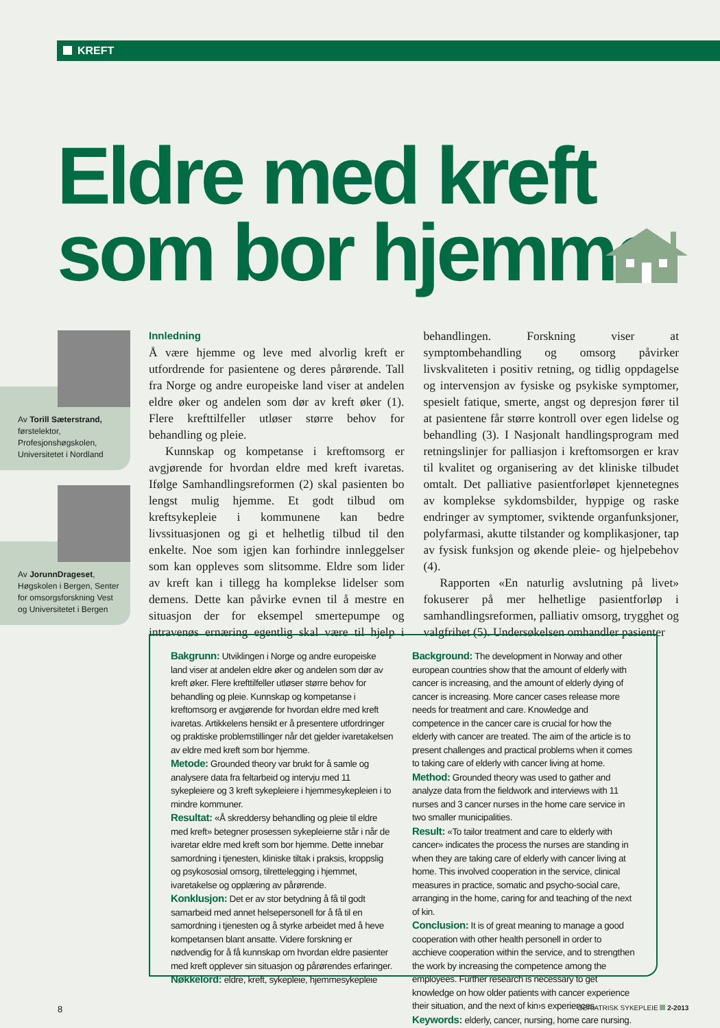KREFT
Eldre med kreft
som bor hjemme
Av Torill Sæterstrand, førstelektor, Profesjonshøgskolen, Universitetet i Nordland
Av JorunnDrageset, Høgskolen i Bergen, Senter for omsorgsforskning Vest og Universitetet i Bergen
Innledning
Å være hjemme og leve med alvorlig kreft er utfordrende for pasientene og deres pårørende. Tall fra Norge og andre europeiske land viser at andelen eldre øker og andelen som dør av kreft øker (1). Flere krefttilfeller utløser større behov for behandling og pleie.
Kunnskap og kompetanse i kreftomsorg er avgjørende for hvordan eldre med kreft ivaretas. Ifølge Samhandlingsreformen (2) skal pasienten bo lengst mulig hjemme. Et godt tilbud om kreftsykepleie i kommunene kan bedre livssituasjonen og gi et helhetlig tilbud til den enkelte. Noe som igjen kan forhindre innleggelser som kan oppleves som slitsomme. Eldre som lider av kreft kan i tillegg ha komplekse lidelser som demens. Dette kan påvirke evnen til å mestre en situasjon der for eksempel smertepumpe og intravenøs ernæring egentlig skal være til hjelp i behandlingen. Forskning viser at symptombehandling og omsorg påvirker livskvaliteten i positiv retning, og tidlig oppdagelse og intervensjon av fysiske og psykiske symptomer, spesielt fatique, smerte, angst og depresjon fører til at pasientene får større kontroll over egen lidelse og behandling (3). I Nasjonalt handlingsprogram med retningslinjer for palliasjon i kreftomsorgen er krav til kvalitet og organisering av det kliniske tilbudet omtalt. Det palliative pasientforløpet kjennetegnes av komplekse sykdomsbilder, hyppige og raske endringer av symptomer, sviktende organfunksjoner, polyfarmasi, akutte tilstander og komplikasjoner, tap av fysisk funksjon og økende pleie- og hjelpebehov (4).
Rapporten «En naturlig avslutning på livet» fokuserer på mer helhetlige pasientforløp i samhandlingsreformen, palliativ omsorg, trygghet og valgfrihet (5). Undersøkelsen omhandler pasienter
Bakgrunn: Utviklingen i Norge og andre europeiske land viser at andelen eldre øker og andelen som dør av kreft øker. Flere krefttilfeller utløser større behov for behandling og pleie. Kunnskap og kompetanse i kreftomsorg er avgjørende for hvordan eldre med kreft ivaretas. Artikkelens hensikt er å presentere utfordringer og praktiske problemstillinger når det gjelder ivaretakelsen av eldre med kreft som bor hjemme.
Metode: Grounded theory var brukt for å samle og analysere data fra feltarbeid og intervju med 11 sykepleiere og 3 kreft sykepleiere i hjemmesykepleien i to mindre kommuner.
Resultat: «Å skreddersy behandling og pleie til eldre med kreft» betegner prosessen sykepleierne står i når de ivaretar eldre med kreft som bor hjemme. Dette innebar samordning i tjenesten, kliniske tiltak i praksis, kroppslig og psykososial omsorg, tilrettelegging i hjemmet, ivaretakelse og opplæring av pårørende.
Konklusjon: Det er av stor betydning å få til godt samarbeid med annet helsepersonell for å få til en samordning i tjenesten og å styrke arbeidet med å heve kompetansen blant ansatte. Videre forskning er nødvendig for å få kunnskap om hvordan eldre pasienter med kreft opplever sin situasjon og pårørendes erfaringer.
Nøkkelord: eldre, kreft, sykepleie, hjemmesykepleie
Background: The development in Norway and other european countries show that the amount of elderly with cancer is increasing, and the amount of elderly dying of cancer is increasing. More cancer cases release more needs for treatment and care. Knowledge and competence in the cancer care is crucial for how the elderly with cancer are treated. The aim of the article is to present challenges and practical problems when it comes to taking care of elderly with cancer living at home.
Method: Grounded theory was used to gather and analyze data from the fieldwork and interviews with 11 nurses and 3 cancer nurses in the home care service in two smaller municipalities.
Result: «To tailor treatment and care to elderly with cancer» indicates the process the nurses are standing in when they are taking care of elderly with cancer living at home. This involved cooperation in the service, clinical measures in practice, somatic and psycho-social care, arranging in the home, caring for and teaching of the next of kin.
Conclusion: It is of great meaning to manage a good cooperation with other health personell in order to acchieve cooperation within the service, and to strengthen the work by increasing the competence among the employees. Further research is necessary to get knowledge on how older patients with cancer experience their situation, and the next of kin›s experiences.
Keywords: elderly, cancer, nursing, home care nursing.
8 GERIATRISK SYKEPLEIE 2-2013